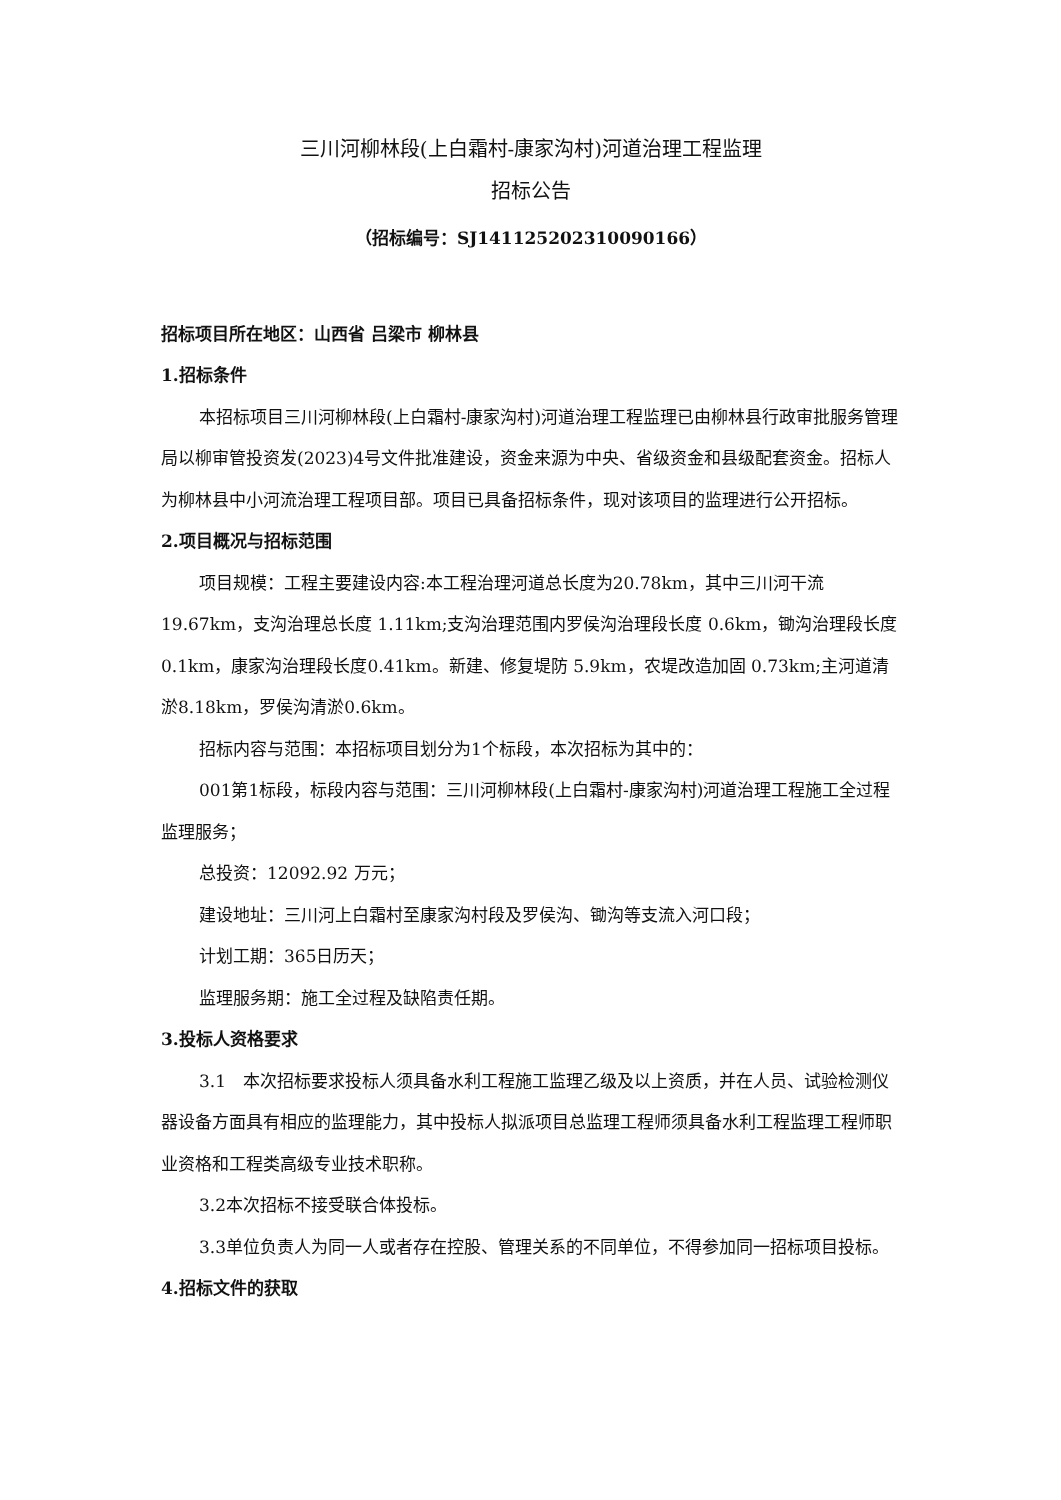三川河柳林段(上白霜村-康家沟村)河道治理工程监理
招标公告
（招标编号：SJ141125202310090166）
招标项目所在地区：山西省 吕梁市 柳林县
1.招标条件
本招标项目三川河柳林段(上白霜村-康家沟村)河道治理工程监理已由柳林县行政审批服务管理局以柳审管投资发(2023)4号文件批准建设，资金来源为中央、省级资金和县级配套资金。招标人为柳林县中小河流治理工程项目部。项目已具备招标条件，现对该项目的监理进行公开招标。
2.项目概况与招标范围
项目规模：工程主要建设内容:本工程治理河道总长度为20.78km，其中三川河干流19.67km，支沟治理总长度 1.11km;支沟治理范围内罗侯沟治理段长度 0.6km，锄沟治理段长度0.1km，康家沟治理段长度0.41km。新建、修复堤防 5.9km，农堤改造加固 0.73km;主河道清淤8.18km，罗侯沟清淤0.6km。
招标内容与范围：本招标项目划分为1个标段，本次招标为其中的：
001第1标段，标段内容与范围：三川河柳林段(上白霜村-康家沟村)河道治理工程施工全过程监理服务；
总投资：12092.92 万元；
建设地址：三川河上白霜村至康家沟村段及罗侯沟、锄沟等支流入河口段；
计划工期：365日历天；
监理服务期：施工全过程及缺陷责任期。
3.投标人资格要求
3.1　本次招标要求投标人须具备水利工程施工监理乙级及以上资质，并在人员、试验检测仪器设备方面具有相应的监理能力，其中投标人拟派项目总监理工程师须具备水利工程监理工程师职业资格和工程类高级专业技术职称。
3.2本次招标不接受联合体投标。
3.3单位负责人为同一人或者存在控股、管理关系的不同单位，不得参加同一招标项目投标。
4.招标文件的获取